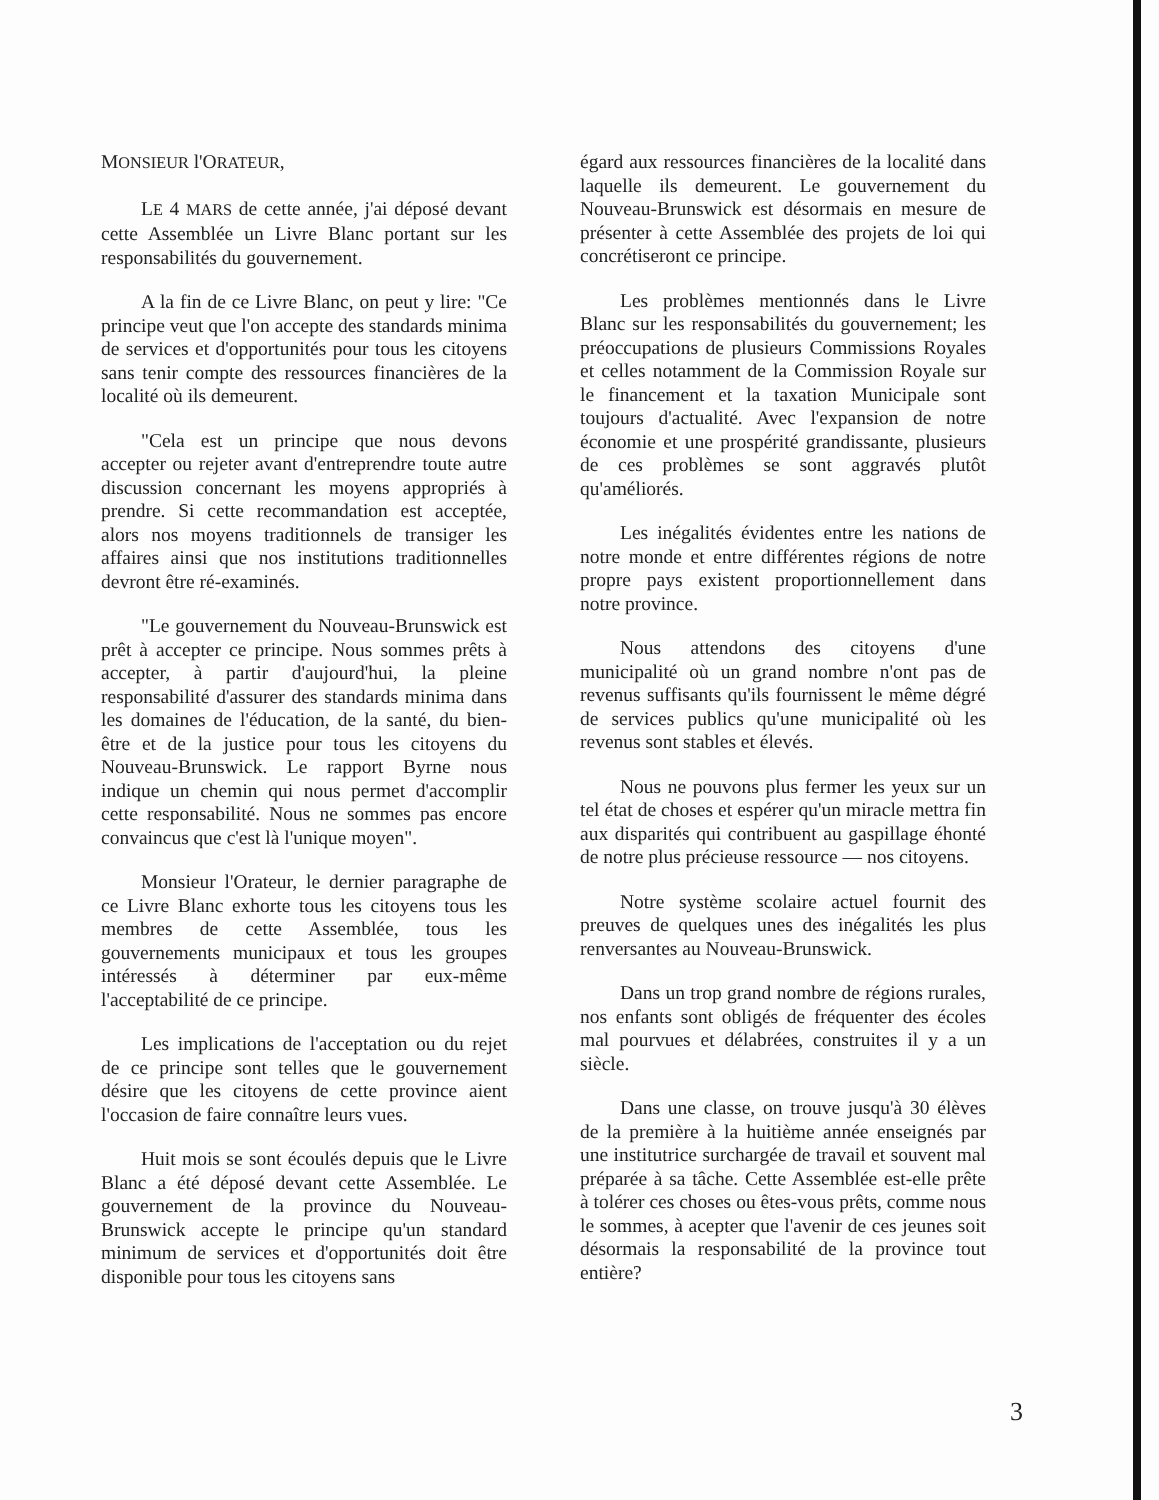MONSIEUR l'ORATEUR,
LE 4 MARS de cette année, j'ai déposé devant cette Assemblée un Livre Blanc portant sur les responsabilités du gouvernement.
A la fin de ce Livre Blanc, on peut y lire: "Ce principe veut que l'on accepte des standards minima de services et d'opportunités pour tous les citoyens sans tenir compte des ressources financières de la localité où ils demeurent.
"Cela est un principe que nous devons accepter ou rejeter avant d'entreprendre toute autre discussion concernant les moyens appropriés à prendre. Si cette recommandation est acceptée, alors nos moyens traditionnels de transiger les affaires ainsi que nos institutions traditionnelles devront être ré-examinés.
"Le gouvernement du Nouveau-Brunswick est prêt à accepter ce principe. Nous sommes prêts à accepter, à partir d'aujourd'hui, la pleine responsabilité d'assurer des standards minima dans les domaines de l'éducation, de la santé, du bien-être et de la justice pour tous les citoyens du Nouveau-Brunswick. Le rapport Byrne nous indique un chemin qui nous permet d'accomplir cette responsabilité. Nous ne sommes pas encore convaincus que c'est là l'unique moyen".
Monsieur l'Orateur, le dernier paragraphe de ce Livre Blanc exhorte tous les citoyens tous les membres de cette Assemblée, tous les gouvernements municipaux et tous les groupes intéressés à déterminer par eux-même l'acceptabilité de ce principe.
Les implications de l'acceptation ou du rejet de ce principe sont telles que le gouvernement désire que les citoyens de cette province aient l'occasion de faire connaître leurs vues.
Huit mois se sont écoulés depuis que le Livre Blanc a été déposé devant cette Assemblée. Le gouvernement de la province du Nouveau-Brunswick accepte le principe qu'un standard minimum de services et d'opportunités doit être disponible pour tous les citoyens sans
égard aux ressources financières de la localité dans laquelle ils demeurent. Le gouvernement du Nouveau-Brunswick est désormais en mesure de présenter à cette Assemblée des projets de loi qui concrétiseront ce principe.
Les problèmes mentionnés dans le Livre Blanc sur les responsabilités du gouvernement; les préoccupations de plusieurs Commissions Royales et celles notamment de la Commission Royale sur le financement et la taxation Municipale sont toujours d'actualité. Avec l'expansion de notre économie et une prospérité grandissante, plusieurs de ces problèmes se sont aggravés plutôt qu'améliorés.
Les inégalités évidentes entre les nations de notre monde et entre différentes régions de notre propre pays existent proportionnellement dans notre province.
Nous attendons des citoyens d'une municipalité où un grand nombre n'ont pas de revenus suffisants qu'ils fournissent le même dégré de services publics qu'une municipalité où les revenus sont stables et élevés.
Nous ne pouvons plus fermer les yeux sur un tel état de choses et espérer qu'un miracle mettra fin aux disparités qui contribuent au gaspillage éhonté de notre plus précieuse ressource — nos citoyens.
Notre système scolaire actuel fournit des preuves de quelques unes des inégalités les plus renversantes au Nouveau-Brunswick.
Dans un trop grand nombre de régions rurales, nos enfants sont obligés de fréquenter des écoles mal pourvues et délabrées, construites il y a un siècle.
Dans une classe, on trouve jusqu'à 30 élèves de la première à la huitième année enseignés par une institutrice surchargée de travail et souvent mal préparée à sa tâche. Cette Assemblée est-elle prête à tolérer ces choses ou êtes-vous prêts, comme nous le sommes, à acepter que l'avenir de ces jeunes soit désormais la responsabilité de la province tout entière?
3